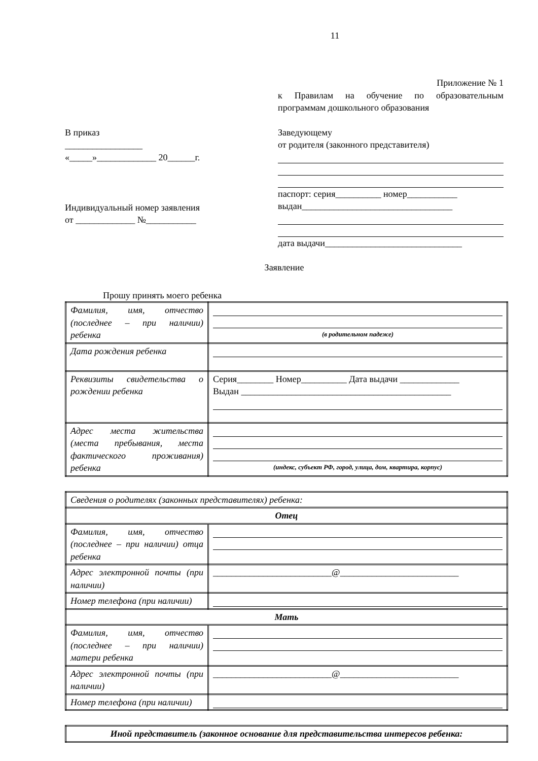11
В приказ
_________________
«_____»_____________ 20______г.
Индивидуальный номер заявления
от _____________ №___________
Приложение № 1
к Правилам на обучение по образовательным программам дошкольного образования
Заведующему
от родителя (законного представителя)
паспорт: серия__________ номер___________
выдан_________________________________
дата выдачи______________________________
Заявление
Прошу принять моего ребенка
| Фамилия, имя, отчество (последнее – при наличии) ребенка | (в родительном падеже) |
| Дата рождения ребенка | |
| Реквизиты свидетельства о рождении ребенка | Серия________ Номер__________ Дата выдачи _____________ Выдан ______________________________________________ |
| Адрес места жительства (места пребывания, места фактического проживания) ребенка | (индекс, субъект РФ, город, улица, дом, квартира, корпус) |
| Сведения о родителях (законных представителях) ребенка: | |
| Отец | |
| Фамилия, имя, отчество (последнее – при наличии) отца ребенка | |
| Адрес электронной почты (при наличии) | __________________________@__________________________ |
| Номер телефона (при наличии) | |
| Мать | |
| Фамилия, имя, отчество (последнее – при наличии) матери ребенка | |
| Адрес электронной почты (при наличии) | __________________________@__________________________ |
| Номер телефона (при наличии) | |
| Иной представитель (законное основание для представительства интересов ребенка: |